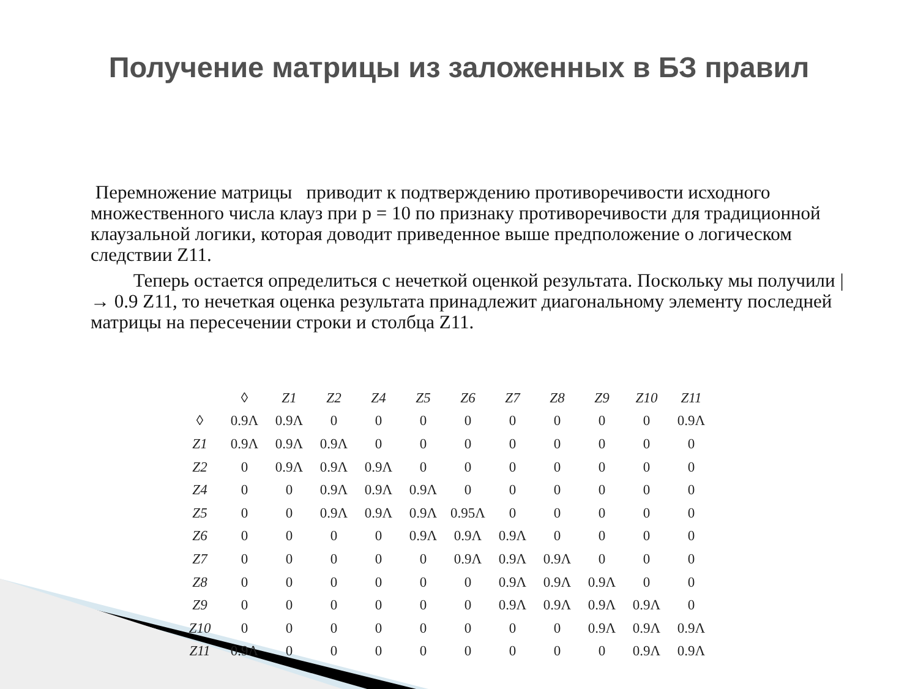Получение матрицы из заложенных в БЗ правил
Перемножение матрицы приводит к подтверждению противоречивости исходного множественного числа клауз при p = 10 по признаку противоречивости для традиционной клаузальной логики, которая доводит приведенное выше предположение о логическом следствии Z11.
Теперь остается определиться с нечеткой оценкой результата. Поскольку мы получили |→ 0.9 Z11, то нечеткая оценка результата принадлежит диагональному элементу последней матрицы на пересечении строки и столбца Z11.
| | ◊ | Z1 | Z2 | Z4 | Z5 | Z6 | Z7 | Z8 | Z9 | Z10 | Z11 |
| --- | --- | --- | --- | --- | --- | --- | --- | --- | --- | --- | --- |
| ◊ | 0.9Λ | 0.9Λ | 0 | 0 | 0 | 0 | 0 | 0 | 0 | 0 | 0.9Λ |
| Z1 | 0.9Λ | 0.9Λ | 0.9Λ | 0 | 0 | 0 | 0 | 0 | 0 | 0 | 0 |
| Z2 | 0 | 0.9Λ | 0.9Λ | 0.9Λ | 0 | 0 | 0 | 0 | 0 | 0 | 0 |
| Z4 | 0 | 0 | 0.9Λ | 0.9Λ | 0.9Λ | 0 | 0 | 0 | 0 | 0 | 0 |
| Z5 | 0 | 0 | 0.9Λ | 0.9Λ | 0.9Λ | 0.95Λ | 0 | 0 | 0 | 0 | 0 |
| Z6 | 0 | 0 | 0 | 0 | 0.9Λ | 0.9Λ | 0.9Λ | 0 | 0 | 0 | 0 |
| Z7 | 0 | 0 | 0 | 0 | 0 | 0.9Λ | 0.9Λ | 0.9Λ | 0 | 0 | 0 |
| Z8 | 0 | 0 | 0 | 0 | 0 | 0 | 0.9Λ | 0.9Λ | 0.9Λ | 0 | 0 |
| Z9 | 0 | 0 | 0 | 0 | 0 | 0 | 0.9Λ | 0.9Λ | 0.9Λ | 0.9Λ | 0 |
| Z10 | 0 | 0 | 0 | 0 | 0 | 0 | 0 | 0 | 0.9Λ | 0.9Λ | 0.9Λ |
| Z11 | 0.9Λ | 0 | 0 | 0 | 0 | 0 | 0 | 0 | 0 | 0.9Λ | 0.9Λ |